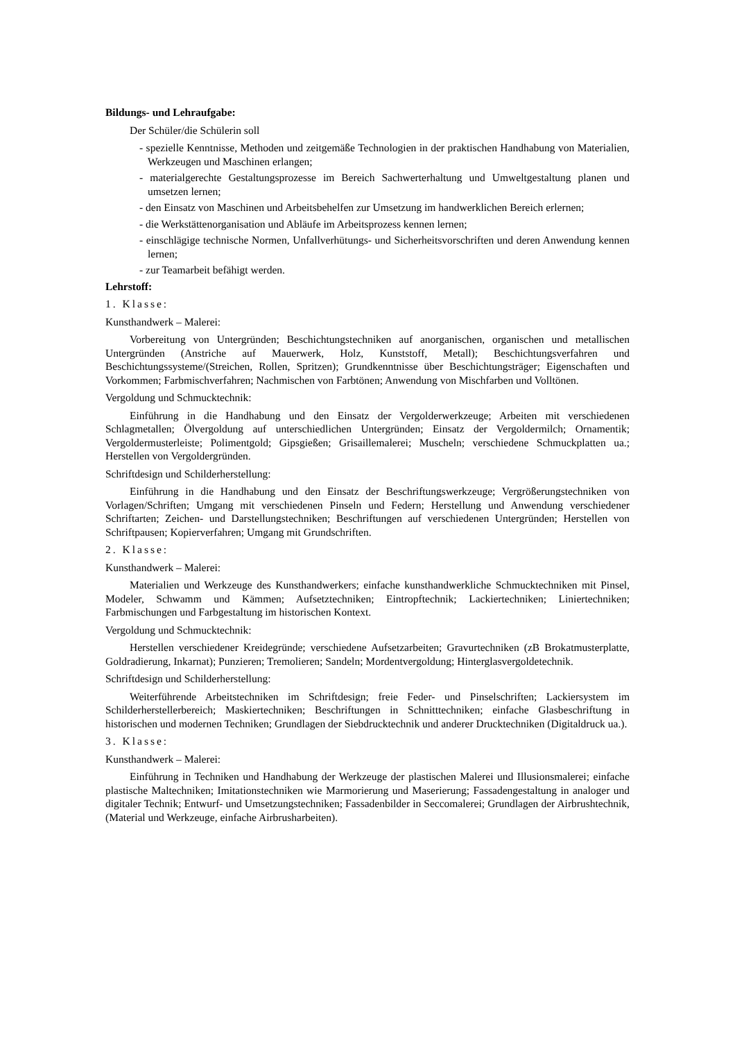Bildungs- und Lehraufgabe:
Der Schüler/die Schülerin soll
- spezielle Kenntnisse, Methoden und zeitgemäße Technologien in der praktischen Handhabung von Materialien, Werkzeugen und Maschinen erlangen;
- materialgerechte Gestaltungsprozesse im Bereich Sachwerterhaltung und Umweltgestaltung planen und umsetzen lernen;
- den Einsatz von Maschinen und Arbeitsbehelfen zur Umsetzung im handwerklichen Bereich erlernen;
- die Werkstättenorganisation und Abläufe im Arbeitsprozess kennen lernen;
- einschlägige technische Normen, Unfallverhütungs- und Sicherheitsvorschriften und deren Anwendung kennen lernen;
- zur Teamarbeit befähigt werden.
Lehrstoff:
1. Klasse:
Kunsthandwerk – Malerei:
Vorbereitung von Untergründen; Beschichtungstechniken auf anorganischen, organischen und metallischen Untergründen (Anstriche auf Mauerwerk, Holz, Kunststoff, Metall); Beschichtungsverfahren und Beschichtungssysteme/(Streichen, Rollen, Spritzen); Grundkenntnisse über Beschichtungsträger; Eigenschaften und Vorkommen; Farbmischverfahren; Nachmischen von Farbtönen; Anwendung von Mischfarben und Volltönen.
Vergoldung und Schmucktechnik:
Einführung in die Handhabung und den Einsatz der Vergolderwerkzeuge; Arbeiten mit verschiedenen Schlagmetallen; Ölvergoldung auf unterschiedlichen Untergründen; Einsatz der Vergoldermilch; Ornamentik; Vergoldermusterleiste; Polimentgold; Gipsgießen; Grisaillemalerei; Muscheln; verschiedene Schmuckplatten ua.; Herstellen von Vergoldergründen.
Schriftdesign und Schilderherstellung:
Einführung in die Handhabung und den Einsatz der Beschriftungswerkzeuge; Vergrößerungstechniken von Vorlagen/Schriften; Umgang mit verschiedenen Pinseln und Federn; Herstellung und Anwendung verschiedener Schriftarten; Zeichen- und Darstellungstechniken; Beschriftungen auf verschiedenen Untergründen; Herstellen von Schriftpausen; Kopierverfahren; Umgang mit Grundschriften.
2. Klasse:
Kunsthandwerk – Malerei:
Materialien und Werkzeuge des Kunsthandwerkers; einfache kunsthandwerkliche Schmucktechniken mit Pinsel, Modeler, Schwamm und Kämmen; Aufsetztechniken; Eintropftechnik; Lackiertechniken; Liniertechniken; Farbmischungen und Farbgestaltung im historischen Kontext.
Vergoldung und Schmucktechnik:
Herstellen verschiedener Kreidegründe; verschiedene Aufsetzarbeiten; Gravurtechniken (zB Brokatmusterplatte, Goldradierung, Inkarnat); Punzieren; Tremolieren; Sandeln; Mordentvergoldung; Hinterglasvergoldetechnik.
Schriftdesign und Schilderherstellung:
Weiterführende Arbeitstechniken im Schriftdesign; freie Feder- und Pinselschriften; Lackiersystem im Schilderherstellerbereich; Maskiertechniken; Beschriftungen in Schnitttechniken; einfache Glasbeschriftung in historischen und modernen Techniken; Grundlagen der Siebdrucktechnik und anderer Drucktechniken (Digitaldruck ua.).
3. Klasse:
Kunsthandwerk – Malerei:
Einführung in Techniken und Handhabung der Werkzeuge der plastischen Malerei und Illusionsmalerei; einfache plastische Maltechniken; Imitationstechniken wie Marmorierung und Maserierung; Fassadengestaltung in analoger und digitaler Technik; Entwurf- und Umsetzungstechniken; Fassadenbilder in Seccomalerei; Grundlagen der Airbrushtechnik, (Material und Werkzeuge, einfache Airbrusharbeiten).